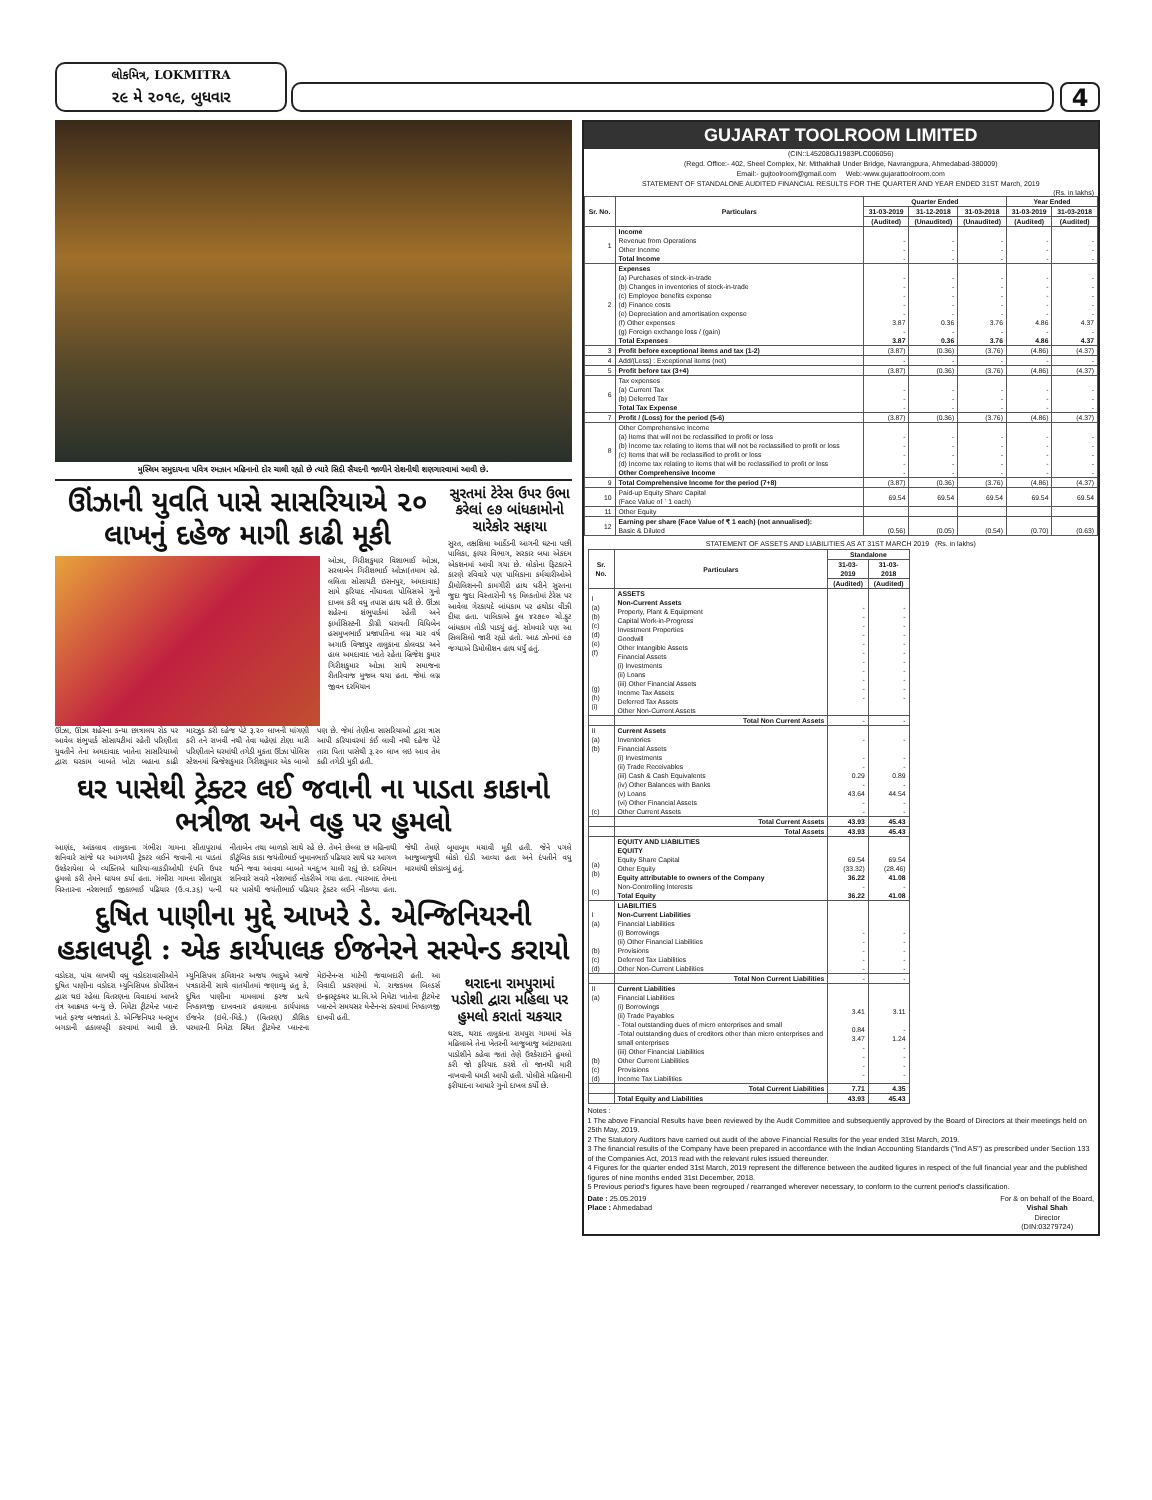લોકમિત્ર, LOKMITRA
૨૯ મે ૨૦૧૯, બુધવાર
4
મુસ્લિમ સમુદાયના પવિત્ર રમઝાન મહિનાનો દોર ચાલી રહ્યો છે ત્યારે સિદી સૈયદની જાળીને રોશનીથી શણગારવામાં આવી છે.
ઊંઝાની યુવતિ પાસે સાસરિયાએ ૨૦ લાખનું દહેજ માગી કાઢી મૂકી
ઓઝા, ગિરીશકુમાર વિશાભાઈ ઓઝા, સરલાબેન ગિરીશભાઈ ઓઝા(તમામ રહે. લલિતા સોસાયટી ઇસનપુર, અમદાવાદ) સામે ફરિયાદ નોંધાવતા પોલિસએ ગુનો દાખલ કરી વધુ તપાસ હાથ ધરી છે. ઊંઝા શહેરના શંભુપાર્કમાં રહેતી અને ફાર્માસિસ્ટની ડીગ્રી ધરાવતી વિધિબેન હસમુખભાઈ પ્રજાપતિના લગ્ન ચાર વર્ષ અગાઉ વિજાપુર તાલુકાના કોલવડા અને હાલ અમદાવાદ ખાતે રહેતા બ્રિજેશ કુમાર ગિરીશકુમાર ઓઝા સાથે સમાજના રીતરિવાજ મુજબ થયા હતા. જેમાં લગ્ન જીવન દરમિયાન
ઊંઝા, ઊંઝા શહેરના કન્યા છાત્રાલય રોડ પર આવેલ શંભુપાર્ક સોસાયટીમાં રહેતી પરિણીતા યુવતીને તેના અમદાવાદ ખાતેના સાસરિયાઓ દ્વારા ઘરકામ બાબતે ખોટા બહાના કાઢી મારઝુડ કરી દહેજ પેટે રૂ.૨૦ લાખની માંગણી કરી તને રાખવી નથી તેવા મહેણાં ટોણા મારી પરિણીતાને ઘરમાંથી તગેડી મુકતા ઊંઝા પોલિસ સ્ટેશનમાં બ્રિજેશકુમાર ગિરીશકુમાર એક બાબો પણ છે. જેમાં તેણીના સાસરિયાઓ દ્વારા ત્રાસ આપી કરિયાવરમાં કંઈ લાવી નથી દહેજ પેટે તારા પિતા પાસેથી રૂ.૨૦ લાખ લઇ આવ તેમ કહી તગેડી મુકી હતી.
સુરતમાં ટેરેસ ઉપર ઉભા કરેલાં ૯૭ બાંધકામોનો ચારેકોર સફાયા
સુરત, તક્ષશિલા આર્કેડની આગની ઘટના પછી પાલિકા, ફાયર વિભાગ, સરકાર બધા એકદમ એકશનમાં આવી ગયા છે. લોકોના ફિટકારને કારણે રવિવારે પણ પાલિકાના કર્મચારીઓએ ડીમોલિશનની કામગીરી હાથ ધરીને સુરતના જુદા જુદા વિસ્તારોની ૧૬ મિલ્કતોમાં ટેરેસ પર આવેલા ગેરકાયદે બાંધકામ પર હથોડા વીંઝી દીધા હતા. પાલિકાએ કુલ ૪૨૭૯૦ ચો.ફુટ બાંધકામ તોડી પાડયું હતું. સોમવારે પણ આ સિલસિલો જારી રહ્યો હતો. આઠ ઝોનમાં ૯૭ જગ્યાએ ડિમોલીશન હાથ ધર્યું હતું.
ઘર પાસેથી ટ્રેક્ટર લઈ જવાની ના પાડતા કાકાનો ભત્રીજા અને વહુ પર હુમલો
આણંદ, આંકલાવ તાલુકાના ગંભીરા ગામના સીતાપુરામાં શનિવારે સાંજે ઘર આગળથી ટ્રેક્ટર લઈને જવાની ના પાડતાં ઉશ્કેરાયેલા બે વ્યક્તિએ ધારિયા-લાકડીઓથી દંપતિ ઉપર હુમલો કરી તેમને ઘાયલ કર્યા હતા. ગંભીરા ગામના સીતાપુરા વિસ્તારના નરેશભાઈ જીકાભાઈ પઢિયાર (ઉ.વ.૩૬) પત્ની નીતાબેન તથા બાળકો સાથે રહે છે. તેમને છેલ્લા છ મહિનાથી કૌટુંબિક કાકા જયંતીભાઈ ખુમાનભાઈ પઢિયાર સાથે ઘર આગળ થઈને જવા આવવા બાબતે મનદુઃખ ચાલી રહ્યું છે. દરમિયાન શનિવારે સવારે નરેશભાઈ નોકરીએ ગયા હતા. ત્યારબાદ તેમના ઘર પાસેથી જયંતીભાઈ પઢિયાર ટ્રેક્ટર લઈને નીકળ્યા હતા. જેથી તેમણે બૂમાબૂમ મચાવી મૂકી હતી. જેને પગલે આજુબાજુથી લોકો દોડી આવ્યા હતા અને દંપતીને વધુ મારમાંથી છોડાવ્યું હતું.
દુષિત પાણીના મુદ્દે આખરે ડે. એન્જિનિયરની હકાલપટ્ટી : એક કાર્યપાલક ઈજનેરને સસ્પેન્ડ કરાયો
વડોદરા, પાંચ લાખથી વધુ વડોદરાવાસીઓને દુષિત પાણીના વડોદરા મ્યુનિસિપલ કોર્પોરેશન દ્વારા થઇ રહેલા વિતરણના વિવાદમાં આખરે તંત્ર આક્રમક બન્યુ છે. નિમેટા ટ્રીટમેન્ટ પ્લાન્ટ ખાતે ફરજ બજાવતાં ડે. એન્જિનિયર મનસુખ બગડાની હકાલપટ્ટી કરવામાં આવી છે. મ્યુનિસિપલ કમિશનર અજય ભાદુએ આજે પત્રકારોની સાથે વાતચીતમાં જણાવ્યુ હતુ કે, દુષિત પાણીના મામલામાં ફરજ પ્રત્યે નિષ્કાળજી દાખવનાર હવાલાના કાર્યપાલક ઈજનેર (ઇલે.-મિકે.) (વિતરણ) કૌશિક પરમારની નિમેટા સ્થિત ટ્રીટમેન્ટ પ્લાન્ટના મેઇન્ટેનન્સ માટેની જવાબદારી હતી. આ વિવાદી પ્રકરણમાં મે. રાજકમલ બિલ્ડર્સ ઇન્ફ્રાસ્ટ્રક્ચર પ્રા.લિ.એ નિમેટા ખાતેના ટ્રીટમેન્ટ પ્લાન્ટને સમયસર મેન્ટેનન્સ કરવામાં નિષ્કાળજી દાખવી હતી.
થરાદના રામપુરામાં પડોશી દ્વારા મહિલા પર હુમલો કરાતાં ચકચાર
થરાદ, થરાદ તાલુકાના રામપુરા ગામમાં એક મહિલાએ તેના ખેતરની આજુબાજુ આંટામારતા પાડોશીને કહેવા જતાં તેણે ઉશ્કેરાઇને હુમલો કરી જો ફરિયાદ કરશે તો જાનથી મારી નાખવાની ધમકી આપી હતી. પોલીસે મહિલાની ફરીયાદના આધારે ગુનો દાખલ કર્યો છે.
GUJARAT TOOLROOM LIMITED
(CIN::L45208GJ1983PLC006056)
(Regd. Office:- 402, Sheel Complex, Nr. Mithakhali Under Bridge, Navrangpura, Ahmedabad-380009)
Email:- gujtoolroom@gmail.com Web:-www.gujarattoolroom.com
STATEMENT OF STANDALONE AUDITED FINANCIAL RESULTS FOR THE QUARTER AND YEAR ENDED 31ST March, 2019
(Rs. in lakhs)
| Sr. No. | Particulars | Quarter Ended | | | Year Ended | |
| --- | --- | --- | --- | --- | --- | --- |
| | | 31-03-2019 | 31-12-2018 | 31-03-2018 | 31-03-2019 | 31-03-2018 |
| | | (Audited) | (Unaudited) | (Unaudited) | (Audited) | (Audited) |
| 1 | Income Revenue from Operations Other Income Total Income | - - - | - - - | - - - | - - - | - - - |
| 2 | Expenses (a) Purchases of stock-in-trade (b) Changes in inventories of stock-in-trade (c) Employee benefits expense (d) Finance costs (e) Depreciation and amortisation expense (f) Other expenses (g) Foreign exchange loss / (gain) Total Expenses | - - - - - 3.87 - 3.87 | - - - - - 0.36 - 0.36 | - - - - - 3.76 - 3.76 | - - - - - 4.86 - 4.86 | - - - - - 4.37 - 4.37 |
| 3 | Profit before exceptional items and tax (1-2) | (3.87) | (0.36) | (3.76) | (4.86) | (4.37) |
| 4 | Add/(Less) : Exceptional items (net) | - | - | - | - | - |
| 5 | Profit before tax (3+4) | (3.87) | (0.36) | (3.76) | (4.86) | (4.37) |
| 6 | Tax expenses (a) Current Tax (b) Deferred Tax Total Tax Expense | - - - | - - - | - - - | - - - | - - - |
| 7 | Profit / (Loss) for the period (5-6) | (3.87) | (0.36) | (3.76) | (4.86) | (4.37) |
| 8 | Other Comprehensive Income (a) Items that will not be reclassified to profit or loss (b) Income tax relating to items that will not be reclassified to profit or loss (c) Items that will be reclassified to profit or loss (d) Income tax relating to items that will be reclassified to profit or loss Other Comprehensive Income | - - - - - | - - - - - | - - - - - | - - - - - | - - - - - |
| 9 | Total Comprehensive Income for the period (7+8) | (3.87) | (0.36) | (3.76) | (4.86) | (4.37) |
| 10 | Paid-up Equity Share Capital (Face Value of ` 1 each) | 69.54 | 69.54 | 69.54 | 69.54 | 69.54 |
| 11 | Other Equity | | | | | |
| 12 | Earning per share (Face Value of ₹ 1 each) (not annualised): Basic & Diluted | (0.56) | (0.05) | (0.54) | (0.70) | (0.63) |
STATEMENT OF ASSETS AND LIABILITIES AS AT 31ST MARCH 2019 (Rs. in lakhs)
| Sr. No. | Particulars | Standalone | |
| --- | --- | --- | --- |
| | | 31-03-2019 | 31-03-2018 |
| | | (Audited) | (Audited) |
| I (a) (b) (c) (d) (e) (f) (g) (h) (i) | ASSETS Non-Current Assets Property, Plant & Equipment Capital Work-in-Progress Investment Properties Goodwill Other Intangible Assets Financial Assets (i) Investments (ii) Loans (iii) Other Financial Assets Income Tax Assets Deferred Tax Assets Other Non-Current Assets | - - - - - - - - - - - | - - - - - - - - - - - |
| | Total Non Current Assets | - | - |
| II (a) (b) (c) | Current Assets Inventories Financial Assets (i) Investments (ii) Trade Receivables (iii) Cash & Cash Equivalents (iv) Other Balances with Banks (v) Loans (vi) Other Financial Assets Other Current Assets | - - - 0.29 - 43.64 - - | - - - 0.89 - 44.54 - - |
| | Total Current Assets | 43.93 | 45.43 |
| | Total Assets | 43.93 | 45.43 |
| (a) (b) (c) | EQUITY AND LIABILITIES EQUITY Equity Share Capital Other Equity Equity attributable to owners of the Company Non-Controlling Interests Total Equity | 69.54 (33.32) 36.22 - 36.22 | 69.54 (28.46) 41.08 - 41.08 |
| I (a) (b) (c) (d) | LIABILITIES Non-Current Liabilities Financial Liabilities (i) Borrowings (ii) Other Financial Liabilities Provisions Deferred Tax Liabilities Other Non-Current Liabilities | - - - - - | - - - - - |
| | Total Non Current Liabilities | - | - |
| II (a) (b) (c) (d) | Current Liabilities Financial Liabilities (i) Borrowings (ii) Trade Payables - Total outstanding dues of micro enterprises and small -Total outstanding dues of creditors other than micro enterprises and small enterprises (iii) Other Financial Liabilities Other Current Liabilities Provisions Income Tax Liabilities | 3.41 0.84 3.47 - - - - | 3.11 - 1.24 - - - - |
| | Total Current Liabilities | 7.71 | 4.35 |
| | Total Equity and Liabilities | 43.93 | 45.43 |
Notes :
1 The above Financial Results have been reviewed by the Audit Committee and subsequently approved by the Board of Directors at their meetings held on 25th May, 2019.
2 The Statutory Auditors have carried out audit of the above Financial Results for the year ended 31st March, 2019.
3 The financial results of the Company have been prepared in accordance with the Indian Accounting Standards ("Ind AS") as prescribed under Section 133 of the Companies Act, 2013 read with the relevant rules issued thereunder.
4 Figures for the quarter ended 31st March, 2019 represent the difference between the audited figures in respect of the full financial year and the published figures of nine months ended 31st December, 2018.
5 Previous period's figures have been regrouped / rearranged wherever necessary, to conform to the current period's classification.
Date : 25.05.2019
Place : Ahmedabad
For & on behalf of the Board,
Vishal Shah
Director
(DIN:03279724)